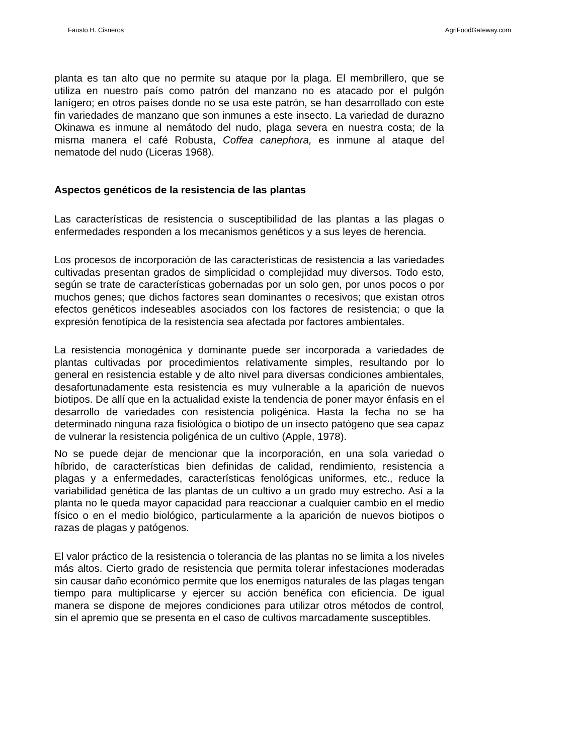Fausto H. Cisneros AgriFoodGateway.com
planta es tan alto que no permite su ataque por la plaga. El membrillero, que se utiliza en nuestro país como patrón del manzano no es atacado por el pulgón lanígero; en otros países donde no se usa este patrón, se han desarrollado con este fin variedades de manzano que son inmunes a este insecto. La variedad de durazno Okinawa es inmune al nemátodo del nudo, plaga severa en nuestra costa; de la misma manera el café Robusta, Coffea canephora, es inmune al ataque del nematode del nudo (Liceras 1968).
Aspectos genéticos de la resistencia de las plantas
Las características de resistencia o susceptibilidad de las plantas a las plagas o enfermedades responden a los mecanismos genéticos y a sus leyes de herencia.
Los procesos de incorporación de las características de resistencia a las variedades cultivadas presentan grados de simplicidad o complejidad muy diversos. Todo esto, según se trate de características gobernadas por un solo gen, por unos pocos o por muchos genes; que dichos factores sean dominantes o recesivos; que existan otros efectos genéticos indeseables asociados con los factores de resistencia; o que la expresión fenotípica de la resistencia sea afectada por factores ambientales.
La resistencia monogénica y dominante puede ser incorporada a variedades de plantas cultivadas por procedimientos relativamente simples, resultando por lo general en resistencia estable y de alto nivel para diversas condiciones ambientales, desafortunadamente esta resistencia es muy vulnerable a la aparición de nuevos biotipos. De allí que en la actualidad existe la tendencia de poner mayor énfasis en el desarrollo de variedades con resistencia poligénica. Hasta la fecha no se ha determinado ninguna raza fisiológica o biotipo de un insecto patógeno que sea capaz de vulnerar la resistencia poligénica de un cultivo (Apple, 1978).
No se puede dejar de mencionar que la incorporación, en una sola variedad o híbrido, de características bien definidas de calidad, rendimiento, resistencia a plagas y a enfermedades, características fenológicas uniformes, etc., reduce la variabilidad genética de las plantas de un cultivo a un grado muy estrecho. Así a la planta no le queda mayor capacidad para reaccionar a cualquier cambio en el medio físico o en el medio biológico, particularmente a la aparición de nuevos biotipos o razas de plagas y patógenos.
El valor práctico de la resistencia o tolerancia de las plantas no se limita a los niveles más altos. Cierto grado de resistencia que permita tolerar infestaciones moderadas sin causar daño económico permite que los enemigos naturales de las plagas tengan tiempo para multiplicarse y ejercer su acción benéfica con eficiencia. De igual manera se dispone de mejores condiciones para utilizar otros métodos de control, sin el apremio que se presenta en el caso de cultivos marcadamente susceptibles.